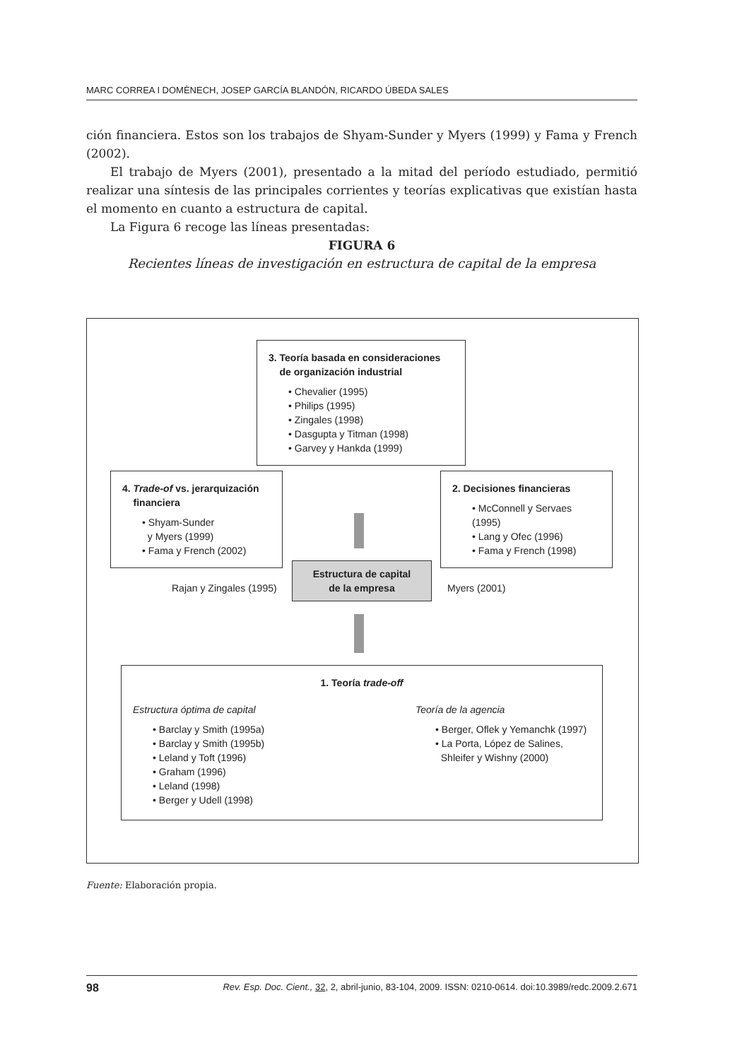MARC CORREA I DOMÈNECH, JOSEP GARCÍA BLANDÓN, RICARDO ÚBEDA SALES
ción financiera. Estos son los trabajos de Shyam-Sunder y Myers (1999) y Fama y French (2002).
El trabajo de Myers (2001), presentado a la mitad del período estudiado, permitió realizar una síntesis de las principales corrientes y teorías explicativas que existían hasta el momento en cuanto a estructura de capital.
La Figura 6 recoge las líneas presentadas:
FIGURA 6
Recientes líneas de investigación en estructura de capital de la empresa
3. Teoría basada en consideraciones
de organización industrial
• Chevalier (1995)
• Philips (1995)
• Zingales (1998)
• Dasgupta y Titman (1998)
• Garvey y Hankda (1999)
4. Trade-of vs. jerarquización
financiera
• Shyam-Sunder
y Myers (1999)
• Fama y French (2002)
2. Decisiones financieras
• McConnell y Servaes (1995)
• Lang y Ofec (1996)
• Fama y French (1998)
Rajan y Zingales (1995)
Estructura de capital
de la empresa
Myers (2001)
1. Teoría trade-off
Estructura óptima de capital
• Barclay y Smith (1995a)
• Barclay y Smith (1995b)
• Leland y Toft (1996)
• Graham (1996)
• Leland (1998)
• Berger y Udell (1998)
Teoría de la agencia
• Berger, Oflek y Yemanchk (1997)
• La Porta, López de Salines,
Shleifer y Wishny (2000)
Fuente: Elaboración propia.
98 Rev. Esp. Doc. Cient., 32, 2, abril-junio, 83-104, 2009. ISSN: 0210-0614. doi:10.3989/redc.2009.2.671